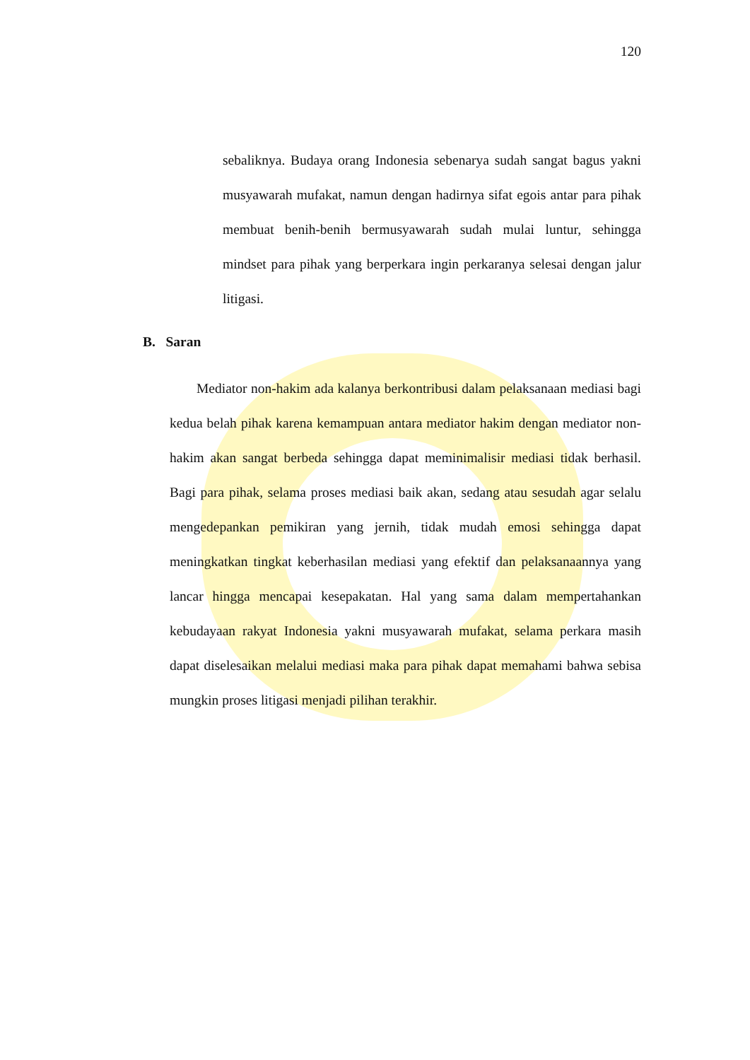120
sebaliknya. Budaya orang Indonesia sebenarya sudah sangat bagus yakni musyawarah mufakat, namun dengan hadirnya sifat egois antar para pihak membuat benih-benih bermusyawarah sudah mulai luntur, sehingga mindset para pihak yang berperkara ingin perkaranya selesai dengan jalur litigasi.
B. Saran
Mediator non-hakim ada kalanya berkontribusi dalam pelaksanaan mediasi bagi kedua belah pihak karena kemampuan antara mediator hakim dengan mediator non-hakim akan sangat berbeda sehingga dapat meminimalisir mediasi tidak berhasil. Bagi para pihak, selama proses mediasi baik akan, sedang atau sesudah agar selalu mengedepankan pemikiran yang jernih, tidak mudah emosi sehingga dapat meningkatkan tingkat keberhasilan mediasi yang efektif dan pelaksanaannya yang lancar hingga mencapai kesepakatan. Hal yang sama dalam mempertahankan kebudayaan rakyat Indonesia yakni musyawarah mufakat, selama perkara masih dapat diselesaikan melalui mediasi maka para pihak dapat memahami bahwa sebisa mungkin proses litigasi menjadi pilihan terakhir.